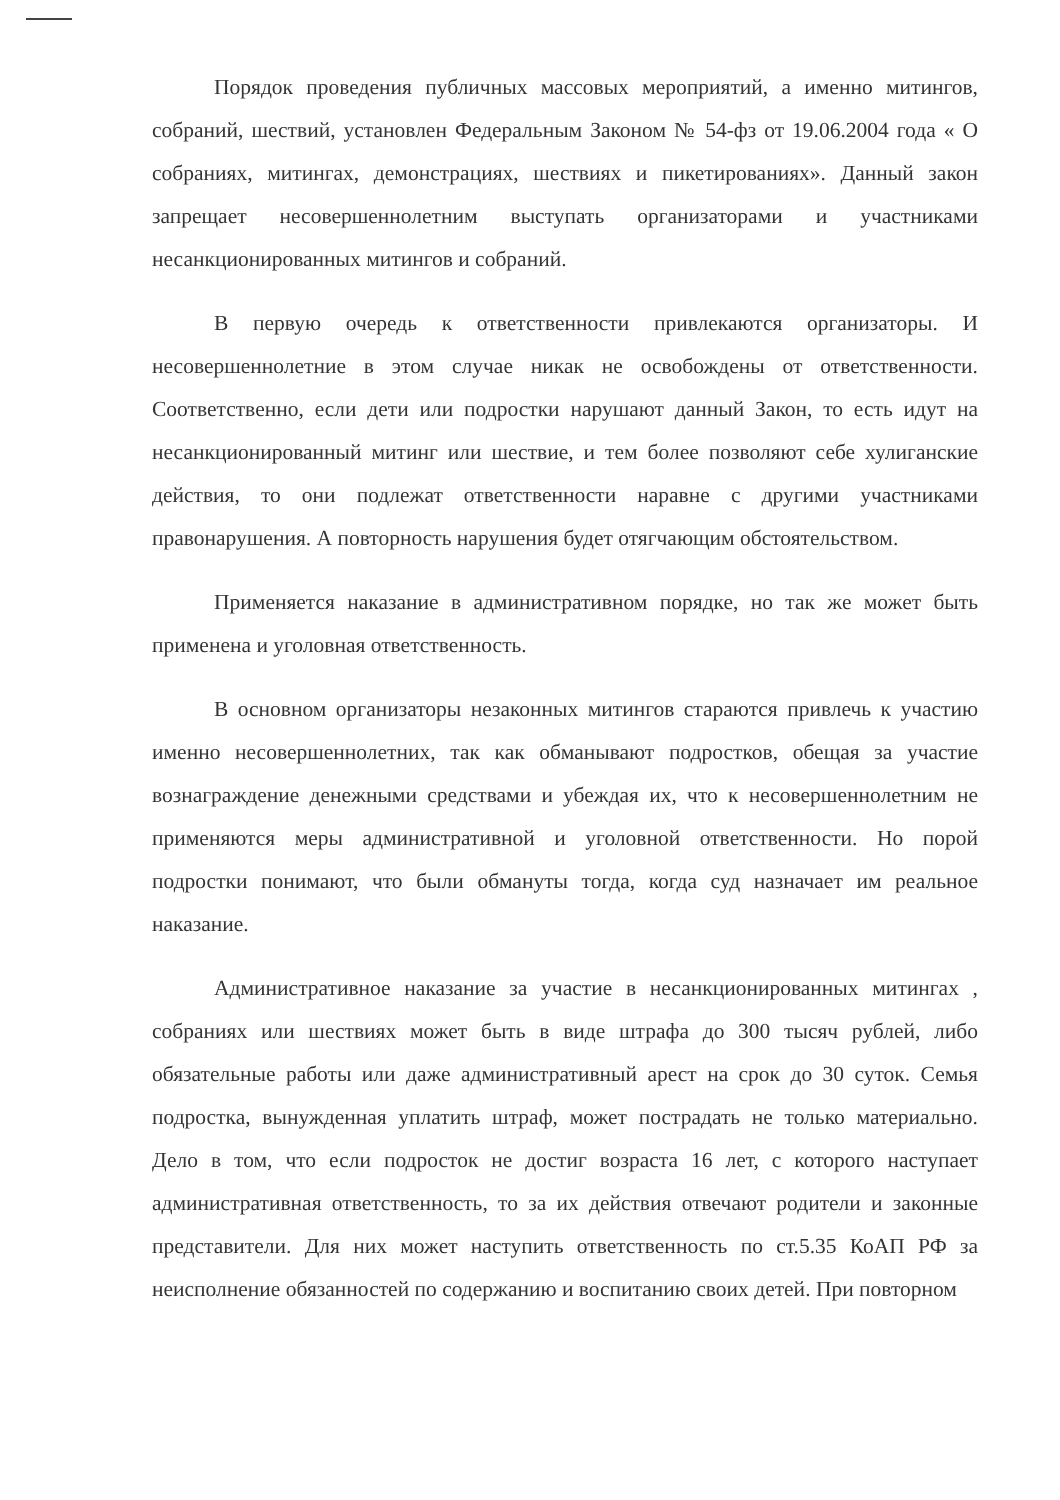Порядок проведения публичных массовых мероприятий, а именно митингов, собраний, шествий, установлен Федеральным Законом № 54-фз от 19.06.2004 года « О собраниях, митингах, демонстрациях, шествиях и пикетированиях». Данный закон запрещает несовершеннолетним выступать организаторами и участниками несанкционированных митингов и собраний.
В первую очередь к ответственности привлекаются организаторы. И несовершеннолетние в этом случае никак не освобождены от ответственности. Соответственно, если дети или подростки нарушают данный Закон, то есть идут на несанкционированный митинг или шествие, и тем более позволяют себе хулиганские действия, то они подлежат ответственности наравне с другими участниками правонарушения. А повторность нарушения будет отягчающим обстоятельством.
Применяется наказание в административном порядке, но так же может быть применена и уголовная ответственность.
В основном организаторы незаконных митингов стараются привлечь к участию именно несовершеннолетних, так как обманывают подростков, обещая за участие вознаграждение денежными средствами и убеждая их, что к несовершеннолетним не применяются меры административной и уголовной ответственности. Но порой подростки понимают, что были обмануты тогда, когда суд назначает им реальное наказание.
Административное наказание за участие в несанкционированных митингах , собраниях или шествиях может быть в виде штрафа до 300 тысяч рублей, либо обязательные работы или даже административный арест на срок до 30 суток. Семья подростка, вынужденная уплатить штраф, может пострадать не только материально. Дело в том, что если подросток не достиг возраста 16 лет, с которого наступает административная ответственность, то за их действия отвечают родители и законные представители. Для них может наступить ответственность по ст.5.35 КоАП РФ за неисполнение обязанностей по содержанию и воспитанию своих детей. При повторном